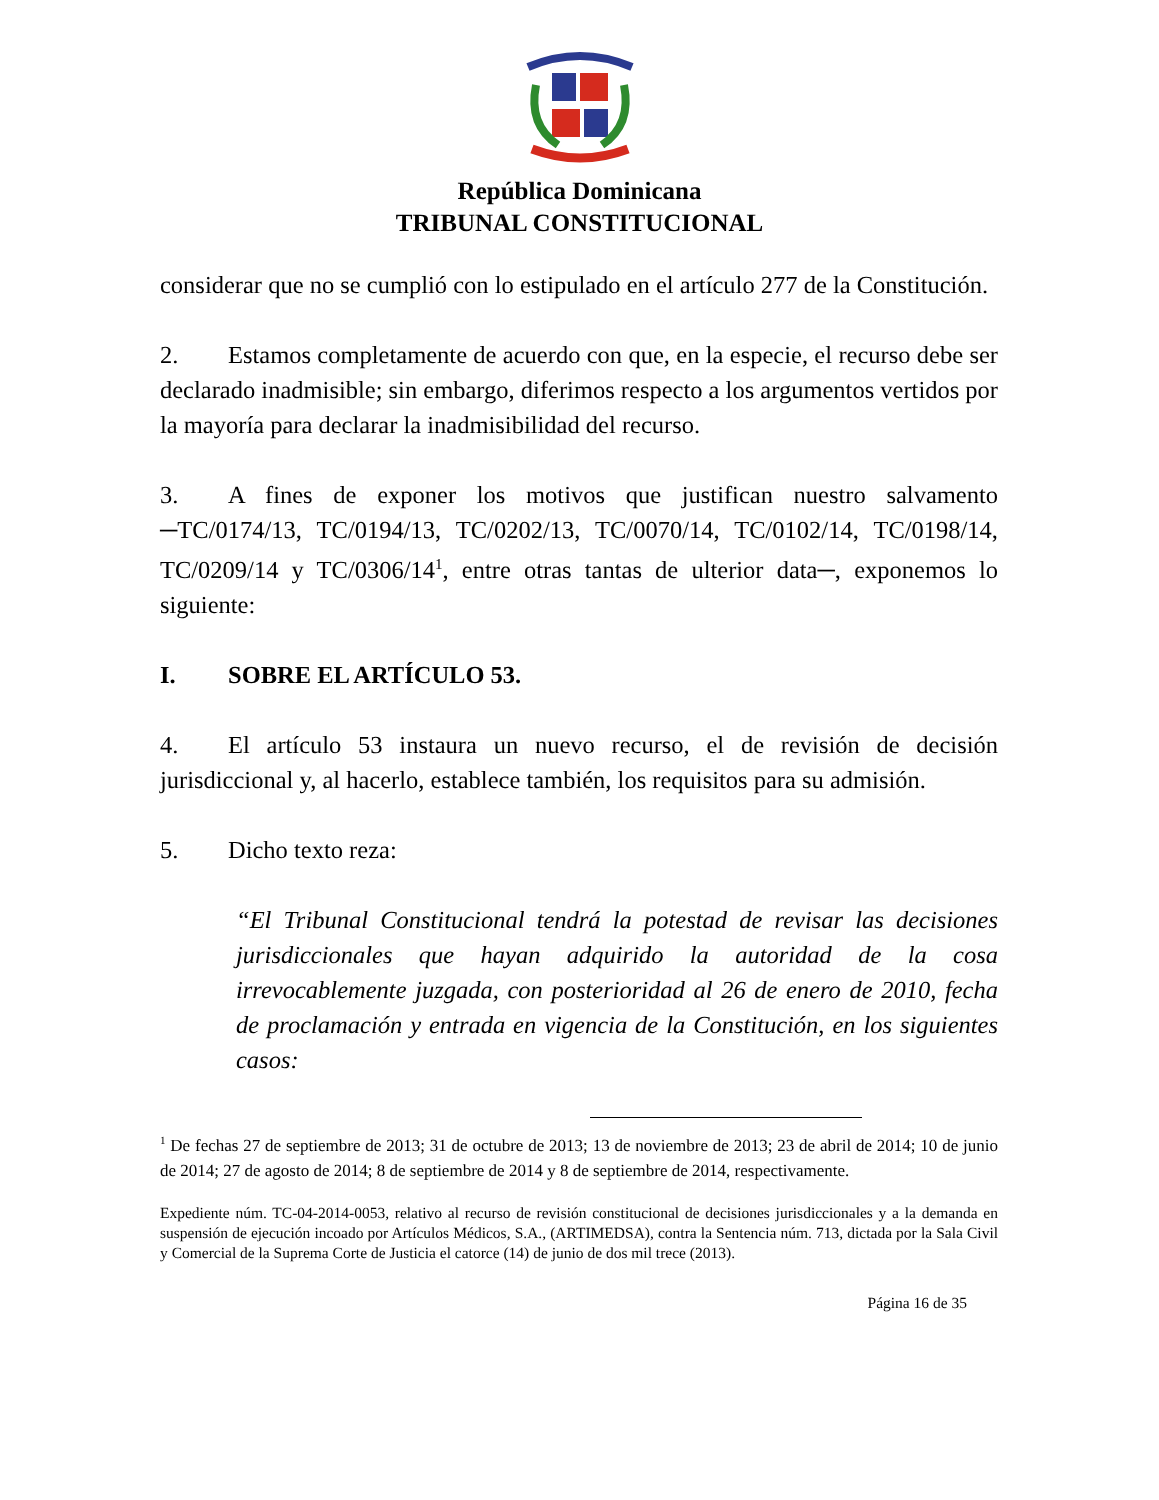República Dominicana
TRIBUNAL CONSTITUCIONAL
considerar que no se cumplió con lo estipulado en el artículo 277 de la Constitución.
2. Estamos completamente de acuerdo con que, en la especie, el recurso debe ser declarado inadmisible; sin embargo, diferimos respecto a los argumentos vertidos por la mayoría para declarar la inadmisibilidad del recurso.
3. A fines de exponer los motivos que justifican nuestro salvamento ─TC/0174/13, TC/0194/13, TC/0202/13, TC/0070/14, TC/0102/14, TC/0198/14, TC/0209/14 y TC/0306/14<sup>1</sup>, entre otras tantas de ulterior data─, exponemos lo siguiente:
I. SOBRE EL ARTÍCULO 53.
4. El artículo 53 instaura un nuevo recurso, el de revisión de decisión jurisdiccional y, al hacerlo, establece también, los requisitos para su admisión.
5. Dicho texto reza:
“El Tribunal Constitucional tendrá la potestad de revisar las decisiones jurisdiccionales que hayan adquirido la autoridad de la cosa irrevocablemente juzgada, con posterioridad al 26 de enero de 2010, fecha de proclamación y entrada en vigencia de la Constitución, en los siguientes casos:
<sup>1</sup> De fechas 27 de septiembre de 2013; 31 de octubre de 2013; 13 de noviembre de 2013; 23 de abril de 2014; 10 de junio de 2014; 27 de agosto de 2014; 8 de septiembre de 2014 y 8 de septiembre de 2014, respectivamente.
Expediente núm. TC-04-2014-0053, relativo al recurso de revisión constitucional de decisiones jurisdiccionales y a la demanda en suspensión de ejecución incoado por Artículos Médicos, S.A., (ARTIMEDSA), contra la Sentencia núm. 713, dictada por la Sala Civil y Comercial de la Suprema Corte de Justicia el catorce (14) de junio de dos mil trece (2013).
Página 16 de 35